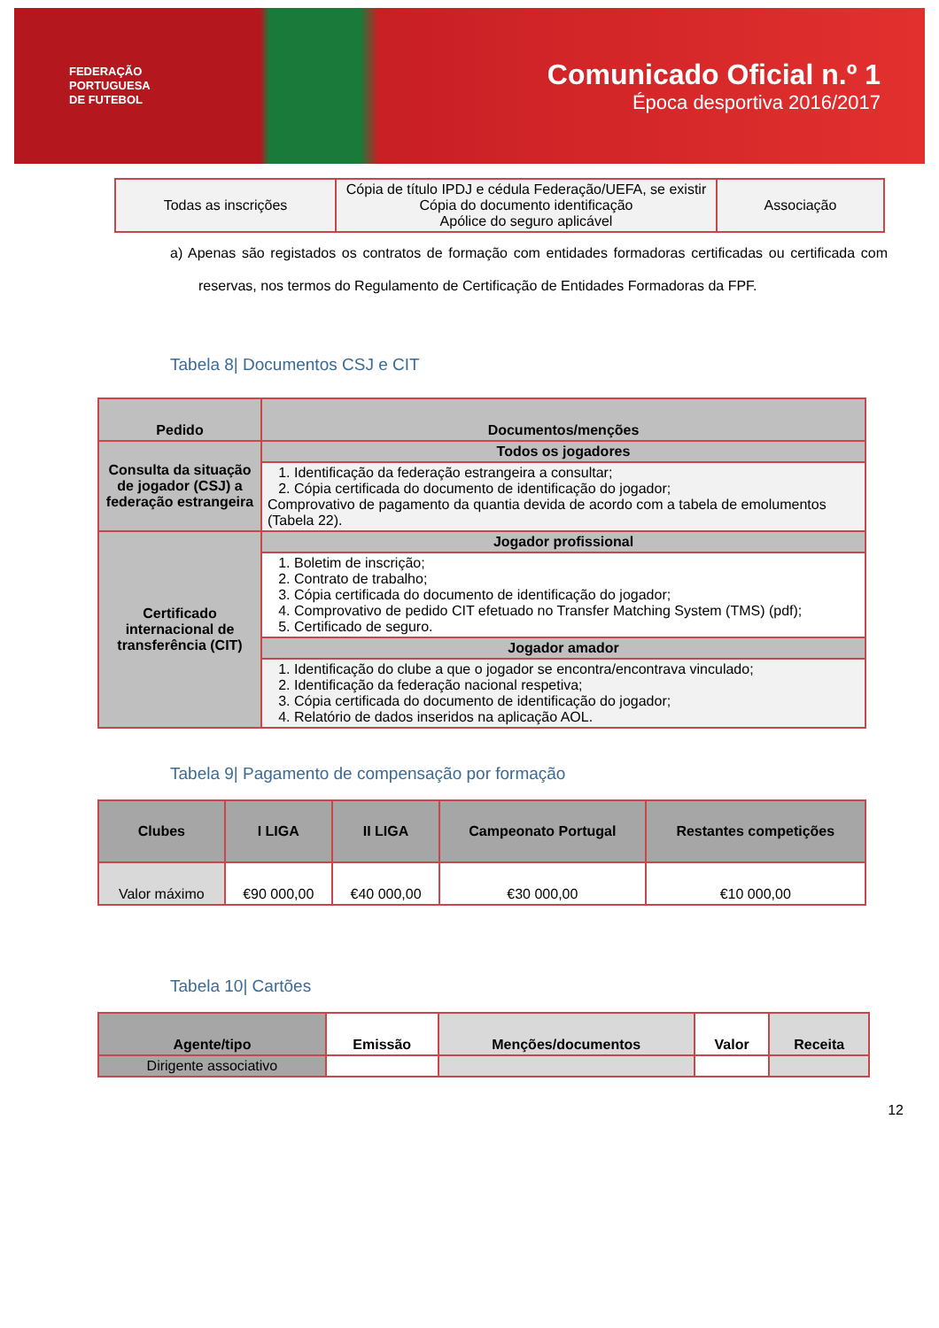FEDERAÇÃO
PORTUGUESA
DE FUTEBOL
Comunicado Oficial n.º 1
Época desportiva 2016/2017
| Todas as inscrições | Cópia de título IPDJ e cédula Federação/UEFA, se existir Cópia do documento identificação Apólice do seguro aplicável | Associação |
a) Apenas são registados os contratos de formação com entidades formadoras certificadas ou certificada com reservas, nos termos do Regulamento de Certificação de Entidades Formadoras da FPF.
Tabela 8| Documentos CSJ e CIT
| Pedido | Documentos/menções |
| --- | --- |
| Consulta da situação de jogador (CSJ) a federação estrangeira | Todos os jogadores |
| | 1. Identificação da federação estrangeira a consultar; 2. Cópia certificada do documento de identificação do jogador; Comprovativo de pagamento da quantia devida de acordo com a tabela de emolumentos (Tabela 22). |
| Certificado internacional de transferência (CIT) | Jogador profissional |
| | 1. Boletim de inscrição; 2. Contrato de trabalho; 3. Cópia certificada do documento de identificação do jogador; 4. Comprovativo de pedido CIT efetuado no Transfer Matching System (TMS) (pdf); 5. Certificado de seguro. |
| | Jogador amador |
| | 1. Identificação do clube a que o jogador se encontra/encontrava vinculado; 2. Identificação da federação nacional respetiva; 3. Cópia certificada do documento de identificação do jogador; 4. Relatório de dados inseridos na aplicação AOL. |
Tabela 9| Pagamento de compensação por formação
| Clubes | I LIGA | II LIGA | Campeonato Portugal | Restantes competições |
| --- | --- | --- | --- | --- |
| Valor máximo | €90 000,00 | €40 000,00 | €30 000,00 | €10 000,00 |
Tabela 10| Cartões
| Agente/tipo | Emissão | Menções/documentos | Valor | Receita |
| --- | --- | --- | --- | --- |
| Dirigente associativo | | | | |
12